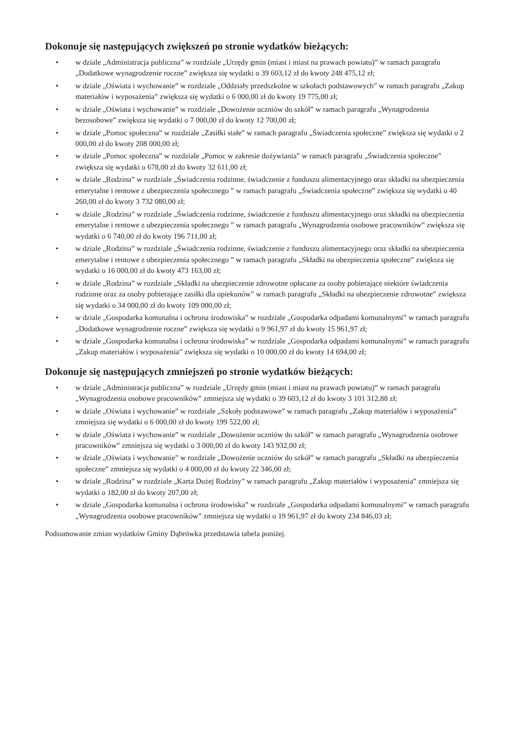Dokonuje się następujących zwiększeń po stronie wydatków bieżących:
• w dziale „Administracja publiczna” w rozdziale „Urzędy gmin (miast i miast na prawach powiatu)” w ramach paragrafu „Dodatkowe wynagrodzenie roczne” zwiększa się wydatki o 39 603,12 zł do kwoty 248 475,12 zł;
• w dziale „Oświata i wychowanie” w rozdziale „Oddziały przedszkolne w szkołach podstawowych” w ramach paragrafu „Zakup materiałów i wyposażenia” zwiększa się wydatki o 6 000,00 zł do kwoty 19 775,00 zł;
• w dziale „Oświata i wychowanie” w rozdziale „Dowożenie uczniów do szkół” w ramach paragrafu „Wynagrodzenia bezosobowe” zwiększa się wydatki o 7 000,00 zł do kwoty 12 700,00 zł;
• w dziale „Pomoc społeczna” w rozdziale „Zasiłki stałe” w ramach paragrafu „Świadczenia społeczne” zwiększa się wydatki o 2 000,00 zł do kwoty 208 000,00 zł;
• w dziale „Pomoc społeczna” w rozdziale „Pomoc w zakresie dożywiania” w ramach paragrafu „Świadczenia społeczne” zwiększa się wydatki o 678,00 zł do kwoty 32 611,00 zł;
• w dziale „Rodzina” w rozdziale „Świadczenia rodzinne, świadczenie z funduszu alimentacyjnego oraz składki na ubezpieczenia emerytalne i rentowe z ubezpieczenia społecznego ” w ramach paragrafu „Świadczenia społeczne” zwiększa się wydatki o 40 260,00 zł do kwoty 3 732 080,00 zł;
• w dziale „Rodzina” w rozdziale „Świadczenia rodzinne, świadczenie z funduszu alimentacyjnego oraz składki na ubezpieczenia emerytalne i rentowe z ubezpieczenia społecznego ” w ramach paragrafu „Wynagrodzenia osobowe pracowników” zwiększa się wydatki o 6 740,00 zł do kwoty 196 711,00 zł;
• w dziale „Rodzina” w rozdziale „Świadczenia rodzinne, świadczenie z funduszu alimentacyjnego oraz składki na ubezpieczenia emerytalne i rentowe z ubezpieczenia społecznego ” w ramach paragrafu „Składki na ubezpieczenia społeczne” zwiększa się wydatki o 16 000,00 zł do kwoty 473 163,00 zł;
• w dziale „Rodzina” w rozdziale „Składki na ubezpieczenie zdrowotne opłacane za osoby pobierające niektóre świadczenia rodzinne oraz za osoby pobierające zasiłki dla opiekunów” w ramach paragrafu „Składki na ubezpieczenie zdrowotne” zwiększa się wydatki o 34 000,00 zł do kwoty 109 000,00 zł;
• w dziale „Gospodarka komunalna i ochrona środowiska” w rozdziale „Gospodarka odpadami komunalnymi” w ramach paragrafu „Dodatkowe wynagrodzenie roczne” zwiększa się wydatki o 9 961,97 zł do kwoty 15 961,97 zł;
• w dziale „Gospodarka komunalna i ochrona środowiska” w rozdziale „Gospodarka odpadami komunalnymi” w ramach paragrafu „Zakup materiałów i wyposażenia” zwiększa się wydatki o 10 000,00 zł do kwoty 14 694,00 zł;
Dokonuje się następujących zmniejszeń po stronie wydatków bieżących:
• w dziale „Administracja publiczna” w rozdziale „Urzędy gmin (miast i miast na prawach powiatu)” w ramach paragrafu „Wynagrodzenia osobowe pracowników” zmniejsza się wydatki o 39 603,12 zł do kwoty 3 101 312,88 zł;
• w dziale „Oświata i wychowanie” w rozdziale „Szkoły podstawowe” w ramach paragrafu „Zakup materiałów i wyposażenia” zmniejsza się wydatki o 6 000,00 zł do kwoty 199 522,00 zł;
• w dziale „Oświata i wychowanie” w rozdziale „Dowożenie uczniów do szkół” w ramach paragrafu „Wynagrodzenia osobowe pracowników” zmniejsza się wydatki o 3 000,00 zł do kwoty 143 932,00 zł;
• w dziale „Oświata i wychowanie” w rozdziale „Dowożenie uczniów do szkół” w ramach paragrafu „Składki na ubezpieczenia społeczne” zmniejsza się wydatki o 4 000,00 zł do kwoty 22 346,00 zł;
• w dziale „Rodzina” w rozdziale „Karta Dużej Rodziny” w ramach paragrafu „Zakup materiałów i wyposażenia” zmniejsza się wydatki o 182,00 zł do kwoty 207,00 zł;
• w dziale „Gospodarka komunalna i ochrona środowiska” w rozdziale „Gospodarka odpadami komunalnymi” w ramach paragrafu „Wynagrodzenia osobowe pracowników” zmniejsza się wydatki o 19 961,97 zł do kwoty 234 846,03 zł;
Podsumowanie zmian wydatków Gminy Dąbrówka przedstawia tabela poniżej.